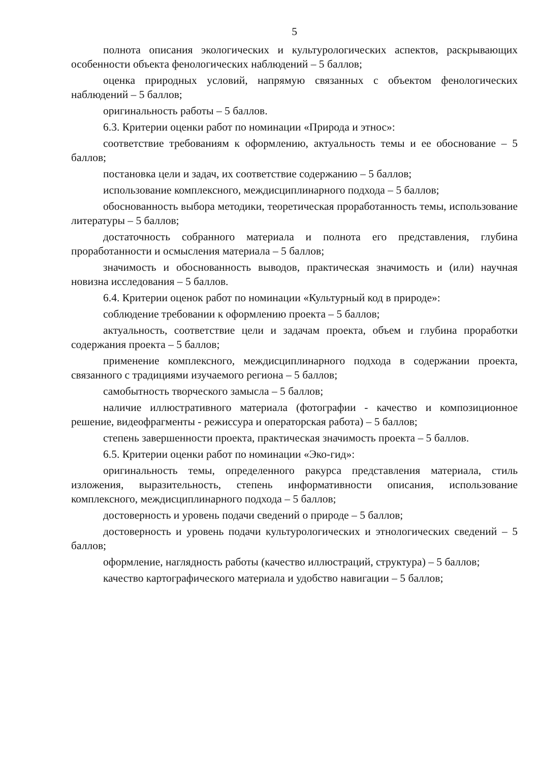5
полнота описания экологических и культурологических аспектов, раскрывающих особенности объекта фенологических наблюдений – 5 баллов;
оценка природных условий, напрямую связанных с объектом фенологических наблюдений – 5 баллов;
оригинальность работы – 5 баллов.
6.3. Критерии оценки работ по номинации «Природа и этнос»:
соответствие требованиям к оформлению, актуальность темы и ее обоснование – 5 баллов;
постановка цели и задач, их соответствие содержанию – 5 баллов;
использование комплексного, междисциплинарного подхода – 5 баллов;
обоснованность выбора методики, теоретическая проработанность темы, использование литературы – 5 баллов;
достаточность собранного материала и полнота его представления, глубина проработанности и осмысления материала – 5 баллов;
значимость и обоснованность выводов, практическая значимость и (или) научная новизна исследования – 5 баллов.
6.4. Критерии оценок работ по номинации «Культурный код в природе»:
соблюдение требовании к оформлению проекта – 5 баллов;
актуальность, соответствие цели и задачам проекта, объем и глубина проработки содержания проекта – 5 баллов;
применение комплексного, междисциплинарного подхода в содержании проекта, связанного с традициями изучаемого региона – 5 баллов;
самобытность творческого замысла – 5 баллов;
наличие иллюстративного материала (фотографии - качество и композиционное решение, видеофрагменты - режиссура и операторская работа) – 5 баллов;
степень завершенности проекта, практическая значимость проекта – 5 баллов.
6.5. Критерии оценки работ по номинации «Эко-гид»:
оригинальность темы, определенного ракурса представления материала, стиль изложения, выразительность, степень информативности описания, использование комплексного, междисциплинарного подхода – 5 баллов;
достоверность и уровень подачи сведений о природе – 5 баллов;
достоверность и уровень подачи культурологических и этнологических сведений – 5 баллов;
оформление, наглядность работы (качество иллюстраций, структура) – 5 баллов;
качество картографического материала и удобство навигации – 5 баллов;